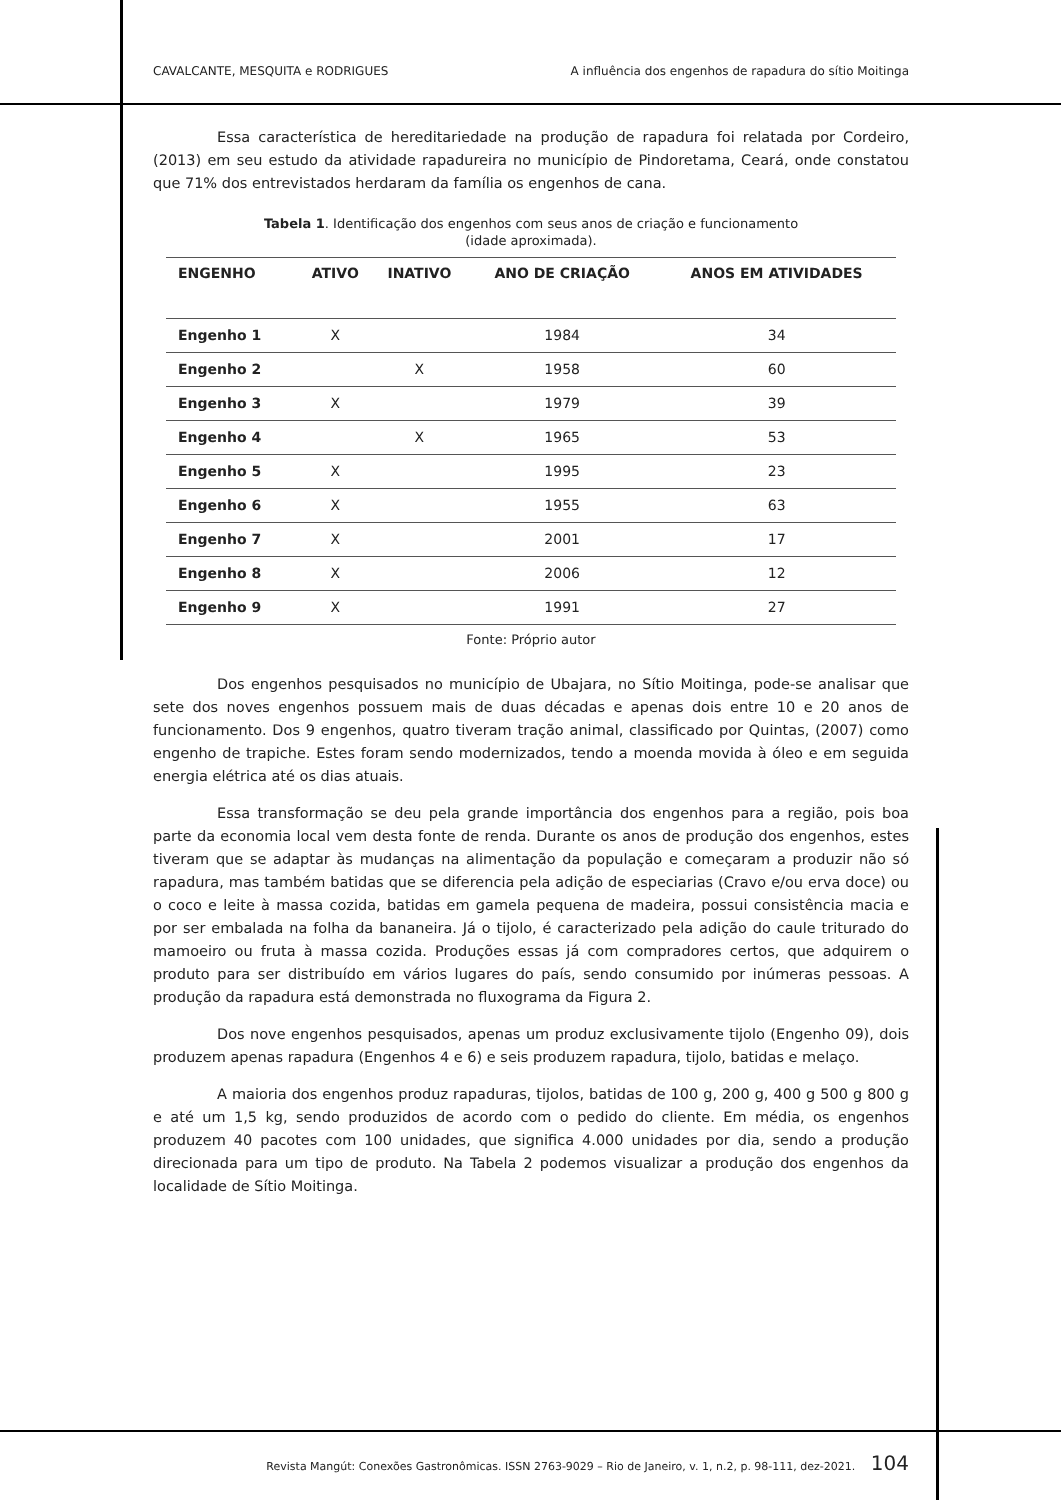CAVALCANTE, MESQUITA e RODRIGUES A influência dos engenhos de rapadura do sítio Moitinga
Essa característica de hereditariedade na produção de rapadura foi relatada por Cordeiro, (2013) em seu estudo da atividade rapadureira no município de Pindoretama, Ceará, onde constatou que 71% dos entrevistados herdaram da família os engenhos de cana.
Tabela 1. Identificação dos engenhos com seus anos de criação e funcionamento
(idade aproximada).
| ENGENHO | ATIVO | INATIVO | ANO DE CRIAÇÃO | ANOS EM ATIVIDADES |
| --- | --- | --- | --- | --- |
| Engenho 1 | X | | 1984 | 34 |
| Engenho 2 | | X | 1958 | 60 |
| Engenho 3 | X | | 1979 | 39 |
| Engenho 4 | | X | 1965 | 53 |
| Engenho 5 | X | | 1995 | 23 |
| Engenho 6 | X | | 1955 | 63 |
| Engenho 7 | X | | 2001 | 17 |
| Engenho 8 | X | | 2006 | 12 |
| Engenho 9 | X | | 1991 | 27 |
Fonte: Próprio autor
Dos engenhos pesquisados no município de Ubajara, no Sítio Moitinga, pode-se analisar que sete dos noves engenhos possuem mais de duas décadas e apenas dois entre 10 e 20 anos de funcionamento. Dos 9 engenhos, quatro tiveram tração animal, classificado por Quintas, (2007) como engenho de trapiche. Estes foram sendo modernizados, tendo a moenda movida à óleo e em seguida energia elétrica até os dias atuais.
Essa transformação se deu pela grande importância dos engenhos para a região, pois boa parte da economia local vem desta fonte de renda. Durante os anos de produção dos engenhos, estes tiveram que se adaptar às mudanças na alimentação da população e começaram a produzir não só rapadura, mas também batidas que se diferencia pela adição de especiarias (Cravo e/ou erva doce) ou o coco e leite à massa cozida, batidas em gamela pequena de madeira, possui consistência macia e por ser embalada na folha da bananeira. Já o tijolo, é caracterizado pela adição do caule triturado do mamoeiro ou fruta à massa cozida. Produções essas já com compradores certos, que adquirem o produto para ser distribuído em vários lugares do país, sendo consumido por inúmeras pessoas. A produção da rapadura está demonstrada no fluxograma da Figura 2.
Dos nove engenhos pesquisados, apenas um produz exclusivamente tijolo (Engenho 09), dois produzem apenas rapadura (Engenhos 4 e 6) e seis produzem rapadura, tijolo, batidas e melaço.
A maioria dos engenhos produz rapaduras, tijolos, batidas de 100 g, 200 g, 400 g 500 g 800 g e até um 1,5 kg, sendo produzidos de acordo com o pedido do cliente. Em média, os engenhos produzem 40 pacotes com 100 unidades, que significa 4.000 unidades por dia, sendo a produção direcionada para um tipo de produto. Na Tabela 2 podemos visualizar a produção dos engenhos da localidade de Sítio Moitinga.
Revista Mangút: Conexões Gastronômicas. ISSN 2763-9029 – Rio de Janeiro, v. 1, n.2, p. 98-111, dez-2021. 104